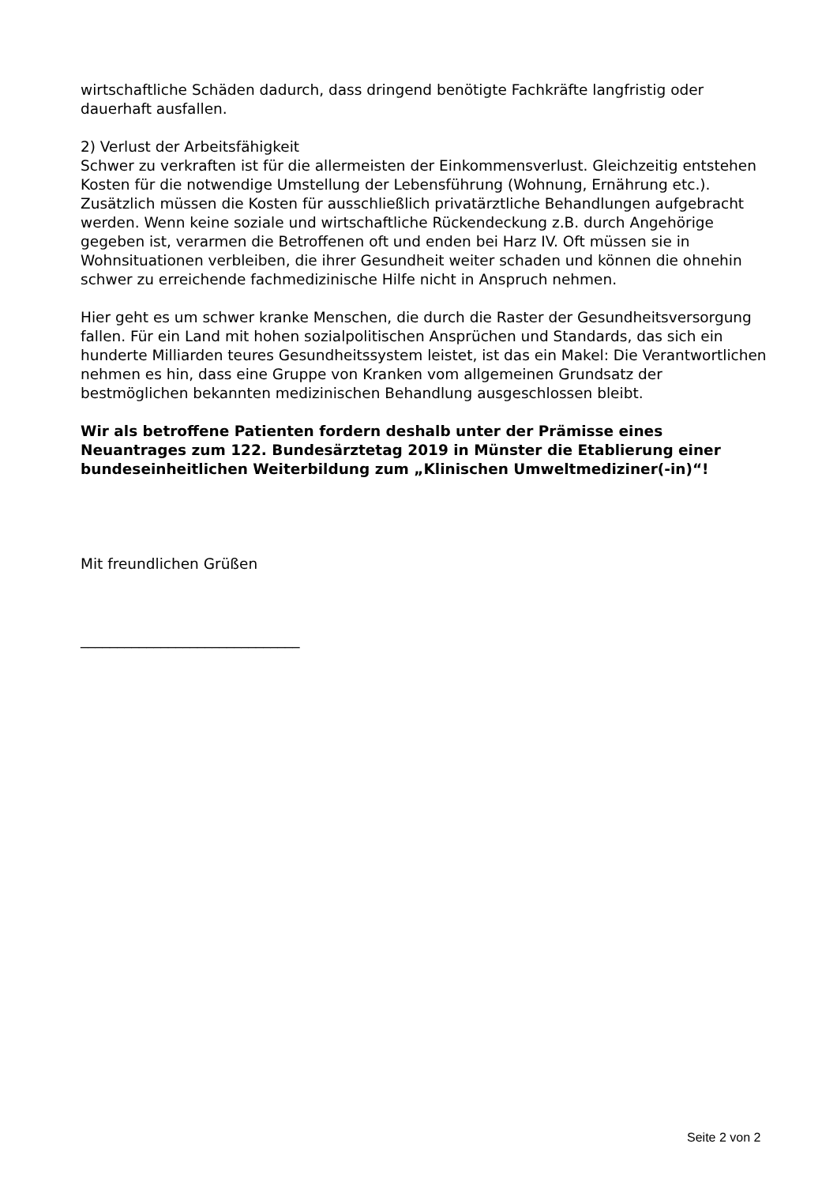wirtschaftliche Schäden dadurch, dass dringend benötigte Fachkräfte langfristig oder dauerhaft ausfallen.
2) Verlust der Arbeitsfähigkeit
Schwer zu verkraften ist für die allermeisten der Einkommensverlust. Gleichzeitig entstehen Kosten für die notwendige Umstellung der Lebensführung (Wohnung, Ernährung etc.). Zusätzlich müssen die Kosten für ausschließlich privatärztliche Behandlungen aufgebracht werden. Wenn keine soziale und wirtschaftliche Rückendeckung z.B. durch Angehörige gegeben ist, verarmen die Betroffenen oft und enden bei Harz IV. Oft müssen sie in Wohnsituationen verbleiben, die ihrer Gesundheit weiter schaden und können die ohnehin schwer zu erreichende fachmedizinische Hilfe nicht in Anspruch nehmen.
Hier geht es um schwer kranke Menschen, die durch die Raster der Gesundheitsversorgung fallen. Für ein Land mit hohen sozialpolitischen Ansprüchen und Standards, das sich ein hunderte Milliarden teures Gesundheitssystem leistet, ist das ein Makel: Die Verantwortlichen nehmen es hin, dass eine Gruppe von Kranken vom allgemeinen Grundsatz der bestmöglichen bekannten medizinischen Behandlung ausgeschlossen bleibt.
Wir als betroffene Patienten fordern deshalb unter der Prämisse eines Neuantrages zum 122. Bundesärztetag 2019 in Münster die Etablierung einer bundeseinheitlichen Weiterbildung zum „Klinischen Umweltmediziner(-in)“!
Mit freundlichen Grüßen
______________________________
Seite 2 von 2